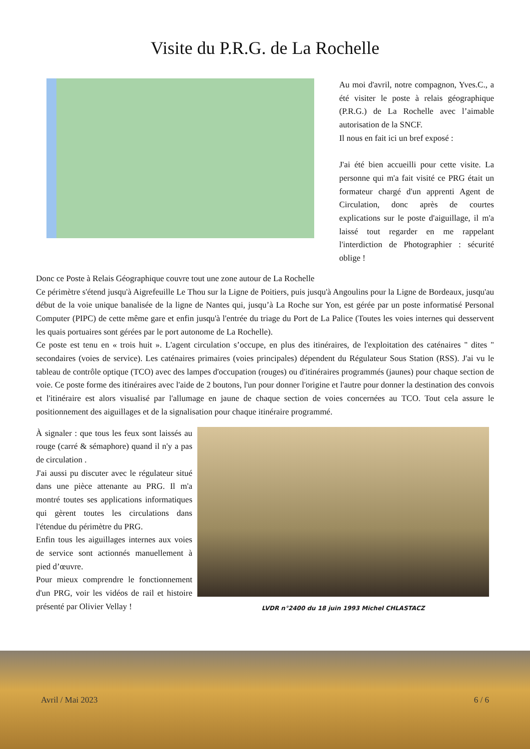Visite du P.R.G. de La Rochelle
Au moi d'avril, notre compagnon, Yves.C., a été visiter le poste à relais géographique (P.R.G.) de La Rochelle avec l’aimable autorisation de la SNCF.
Il nous en fait ici un bref exposé :
J'ai été bien accueilli pour cette visite. La personne qui m'a fait visité ce PRG était un formateur chargé d'un apprenti Agent de Circulation, donc après de courtes explications sur le poste d'aiguillage, il m'a laissé tout regarder en me rappelant l'interdiction de Photographier : sécurité oblige !
Donc ce Poste à Relais Géographique couvre tout une zone autour de La Rochelle
Ce périmètre s'étend jusqu'à Aigrefeuille Le Thou sur la Ligne de Poitiers, puis jusqu'à Angoulins pour la Ligne de Bordeaux, jusqu'au début de la voie unique banalisée de la ligne de Nantes qui, jusqu’à La Roche sur Yon, est gérée par un poste informatisé Personal Computer (PIPC) de cette même gare et enfin jusqu'à l'entrée du triage du Port de La Palice (Toutes les voies internes qui desservent les quais portuaires sont gérées par le port autonome de La Rochelle).
Ce poste est tenu en « trois huit ». L'agent circulation s’occupe, en plus des itinéraires, de l'exploitation des caténaires " dites " secondaires (voies de service). Les caténaires primaires (voies principales) dépendent du Régulateur Sous Station (RSS). J'ai vu le tableau de contrôle optique (TCO) avec des lampes d'occupation (rouges) ou d'itinéraires programmés (jaunes) pour chaque section de voie. Ce poste forme des itinéraires avec l'aide de 2 boutons, l'un pour donner l'origine et l'autre pour donner la destination des convois et l'itinéraire est alors visualisé par l'allumage en jaune de chaque section de voies concernées au TCO. Tout cela assure le positionnement des aiguillages et de la signalisation pour chaque itinéraire programmé.
À signaler : que tous les feux sont laissés au rouge (carré & sémaphore) quand il n'y a pas de circulation .
J'ai aussi pu discuter avec le régulateur situé dans une pièce attenante au PRG. Il m'a montré toutes ses applications informatiques qui gèrent toutes les circulations dans l'étendue du périmètre du PRG.
Enfin tous les aiguillages internes aux voies de service sont actionnés manuellement à pied d’œuvre.
Pour mieux comprendre le fonctionnement d'un PRG, voir les vidéos de rail et histoire présenté par Olivier Vellay !
LVDR n°2400 du 18 juin 1993 Michel CHLASTACZ
Avril / Mai 2023 6 / 6